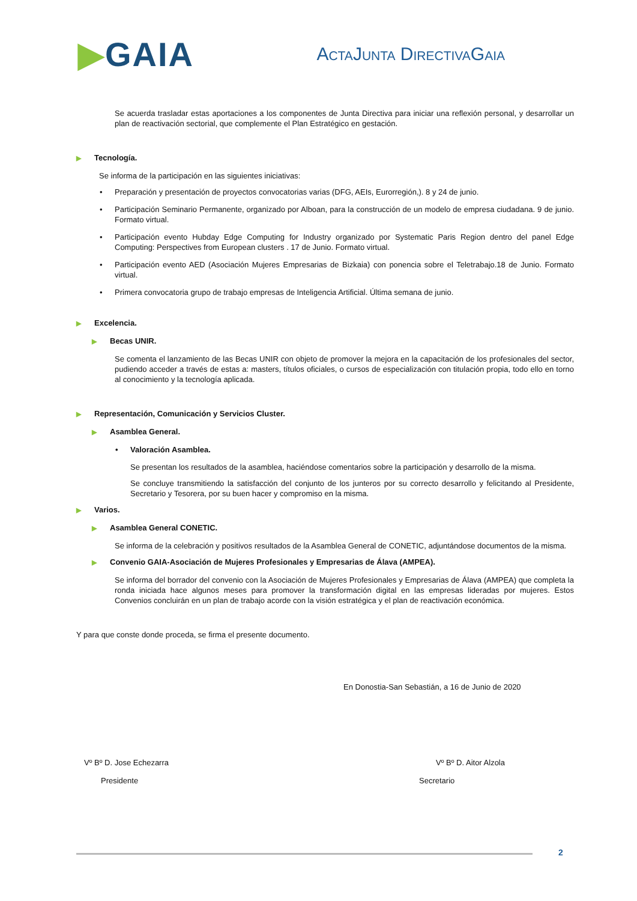▶GAIA
ACTAJUNTA DIRECTIVAGAIA
Se acuerda trasladar estas aportaciones a los componentes de Junta Directiva para iniciar una reflexión personal, y desarrollar un plan de reactivación sectorial, que complemente el Plan Estratégico en gestación.
▶ Tecnología.
Se informa de la participación en las siguientes iniciativas:
• Preparación y presentación de proyectos convocatorias varias (DFG, AEIs, Eurorregión,). 8 y 24 de junio.
• Participación Seminario Permanente, organizado por Alboan, para la construcción de un modelo de empresa ciudadana. 9 de junio. Formato virtual.
• Participación evento Hubday Edge Computing for Industry organizado por Systematic Paris Region dentro del panel Edge Computing: Perspectives from European clusters . 17 de Junio. Formato virtual.
• Participación evento AED (Asociación Mujeres Empresarias de Bizkaia) con ponencia sobre el Teletrabajo.18 de Junio. Formato virtual.
• Primera convocatoria grupo de trabajo empresas de Inteligencia Artificial. Última semana de junio.
▶ Excelencia.
▶ Becas UNIR.
Se comenta el lanzamiento de las Becas UNIR con objeto de promover la mejora en la capacitación de los profesionales del sector, pudiendo acceder a través de estas a: masters, títulos oficiales, o cursos de especialización con titulación propia, todo ello en torno al conocimiento y la tecnología aplicada.
▶ Representación, Comunicación y Servicios Cluster.
▶ Asamblea General.
• Valoración Asamblea.
Se presentan los resultados de la asamblea, haciéndose comentarios sobre la participación y desarrollo de la misma.
Se concluye transmitiendo la satisfacción del conjunto de los junteros por su correcto desarrollo y felicitando al Presidente, Secretario y Tesorera, por su buen hacer y compromiso en la misma.
▶ Varios.
▶ Asamblea General CONETIC.
Se informa de la celebración y positivos resultados de la Asamblea General de CONETIC, adjuntándose documentos de la misma.
▶ Convenio GAIA-Asociación de Mujeres Profesionales y Empresarias de Álava (AMPEA).
Se informa del borrador del convenio con la Asociación de Mujeres Profesionales y Empresarias de Álava (AMPEA) que completa la ronda iniciada hace algunos meses para promover la transformación digital en las empresas lideradas por mujeres. Estos Convenios concluirán en un plan de trabajo acorde con la visión estratégica y el plan de reactivación económica.
Y para que conste donde proceda, se firma el presente documento.
En Donostia-San Sebastián, a 16 de Junio de 2020
Vº Bº D. Jose Echezarra
Presidente
Vº Bº D. Aitor Alzola
Secretario
2